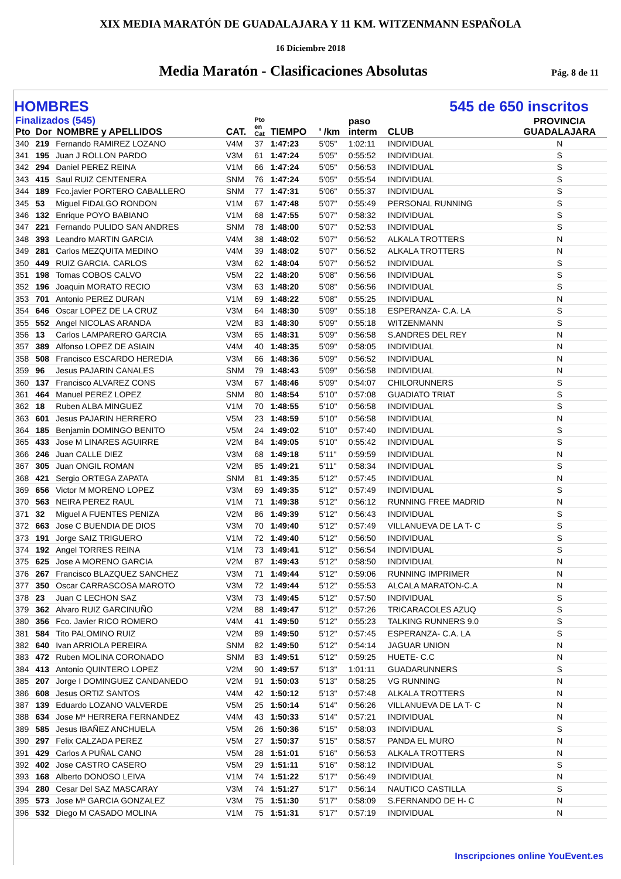XIX MEDIA MARATÓN DE GUADALAJARA Y 11 KM. WITZENMANN ESPAÑOLA
16 Diciembre 2018
Media Maratón - Clasificaciones Absolutas
Pág. 8 de 11
HOMBRES 545 de 650 inscritos
| Finalizados (545) Pto Dor NOMBRE y APELLIDOS | | | CAT. | Pto en Cat | TIEMPO | ' /km | paso interm | CLUB | PROVINCIA GUADALAJARA |
| --- | --- | --- | --- | --- | --- | --- | --- | --- | --- |
| 340 | 219 | Fernando RAMIREZ LOZANO | V4M | 37 | 1:47:23 | 5'05" | 1:02:11 | INDIVIDUAL | N |
| 341 | 195 | Juan J ROLLON PARDO | V3M | 61 | 1:47:24 | 5'05" | 0:55:52 | INDIVIDUAL | S |
| 342 | 294 | Daniel PEREZ REINA | V1M | 66 | 1:47:24 | 5'05" | 0:56:53 | INDIVIDUAL | S |
| 343 | 415 | Saul RUIZ CENTENERA | SNM | 76 | 1:47:24 | 5'05" | 0:55:54 | INDIVIDUAL | S |
| 344 | 189 | Fco.javier PORTERO CABALLERO | SNM | 77 | 1:47:31 | 5'06" | 0:55:37 | INDIVIDUAL | S |
| 345 | 53 | Miguel FIDALGO RONDON | V1M | 67 | 1:47:48 | 5'07" | 0:55:49 | PERSONAL RUNNING | S |
| 346 | 132 | Enrique POYO BABIANO | V1M | 68 | 1:47:55 | 5'07" | 0:58:32 | INDIVIDUAL | S |
| 347 | 221 | Fernando PULIDO SAN ANDRES | SNM | 78 | 1:48:00 | 5'07" | 0:52:53 | INDIVIDUAL | S |
| 348 | 393 | Leandro MARTIN GARCIA | V4M | 38 | 1:48:02 | 5'07" | 0:56:52 | ALKALA TROTTERS | N |
| 349 | 281 | Carlos MEZQUITA MEDINO | V4M | 39 | 1:48:02 | 5'07" | 0:56:52 | ALKALA TROTTERS | N |
| 350 | 449 | RUIZ GARCIA. CARLOS | V3M | 62 | 1:48:04 | 5'07" | 0:56:52 | INDIVIDUAL | S |
| 351 | 198 | Tomas COBOS CALVO | V5M | 22 | 1:48:20 | 5'08" | 0:56:56 | INDIVIDUAL | S |
| 352 | 196 | Joaquin MORATO RECIO | V3M | 63 | 1:48:20 | 5'08" | 0:56:56 | INDIVIDUAL | S |
| 353 | 701 | Antonio PEREZ DURAN | V1M | 69 | 1:48:22 | 5'08" | 0:55:25 | INDIVIDUAL | N |
| 354 | 646 | Oscar LOPEZ DE LA CRUZ | V3M | 64 | 1:48:30 | 5'09" | 0:55:18 | ESPERANZA- C.A. LA | S |
| 355 | 552 | Angel NICOLAS ARANDA | V2M | 83 | 1:48:30 | 5'09" | 0:55:18 | WITZENMANN | S |
| 356 | 13 | Carlos LAMPARERO GARCIA | V3M | 65 | 1:48:31 | 5'09" | 0:56:58 | S.ANDRES DEL REY | N |
| 357 | 389 | Alfonso LOPEZ DE ASIAIN | V4M | 40 | 1:48:35 | 5'09" | 0:58:05 | INDIVIDUAL | N |
| 358 | 508 | Francisco ESCARDO HEREDIA | V3M | 66 | 1:48:36 | 5'09" | 0:56:52 | INDIVIDUAL | N |
| 359 | 96 | Jesus PAJARIN CANALES | SNM | 79 | 1:48:43 | 5'09" | 0:56:58 | INDIVIDUAL | N |
| 360 | 137 | Francisco ALVAREZ CONS | V3M | 67 | 1:48:46 | 5'09" | 0:54:07 | CHILORUNNERS | S |
| 361 | 464 | Manuel PEREZ LOPEZ | SNM | 80 | 1:48:54 | 5'10" | 0:57:08 | GUADIATO TRIAT | S |
| 362 | 18 | Ruben ALBA MINGUEZ | V1M | 70 | 1:48:55 | 5'10" | 0:56:58 | INDIVIDUAL | S |
| 363 | 601 | Jesus PAJARIN HERRERO | V5M | 23 | 1:48:59 | 5'10" | 0:56:58 | INDIVIDUAL | N |
| 364 | 185 | Benjamin DOMINGO BENITO | V5M | 24 | 1:49:02 | 5'10" | 0:57:40 | INDIVIDUAL | S |
| 365 | 433 | Jose M LINARES AGUIRRE | V2M | 84 | 1:49:05 | 5'10" | 0:55:42 | INDIVIDUAL | S |
| 366 | 246 | Juan CALLE DIEZ | V3M | 68 | 1:49:18 | 5'11" | 0:59:59 | INDIVIDUAL | N |
| 367 | 305 | Juan ONGIL ROMAN | V2M | 85 | 1:49:21 | 5'11" | 0:58:34 | INDIVIDUAL | S |
| 368 | 421 | Sergio ORTEGA ZAPATA | SNM | 81 | 1:49:35 | 5'12" | 0:57:45 | INDIVIDUAL | N |
| 369 | 656 | Victor M MORENO LOPEZ | V3M | 69 | 1:49:35 | 5'12" | 0:57:49 | INDIVIDUAL | S |
| 370 | 563 | NEIRA PEREZ RAUL | V1M | 71 | 1:49:38 | 5'12" | 0:56:12 | RUNNING FREE MADRID | N |
| 371 | 32 | Miguel A FUENTES PENIZA | V2M | 86 | 1:49:39 | 5'12" | 0:56:43 | INDIVIDUAL | S |
| 372 | 663 | Jose C BUENDIA DE DIOS | V3M | 70 | 1:49:40 | 5'12" | 0:57:49 | VILLANUEVA DE LA T- C | S |
| 373 | 191 | Jorge SAIZ TRIGUERO | V1M | 72 | 1:49:40 | 5'12" | 0:56:50 | INDIVIDUAL | S |
| 374 | 192 | Angel TORRES REINA | V1M | 73 | 1:49:41 | 5'12" | 0:56:54 | INDIVIDUAL | S |
| 375 | 625 | Jose A MORENO GARCIA | V2M | 87 | 1:49:43 | 5'12" | 0:58:50 | INDIVIDUAL | N |
| 376 | 267 | Francisco BLAZQUEZ SANCHEZ | V3M | 71 | 1:49:44 | 5'12" | 0:59:06 | RUNNING IMPRIMER | N |
| 377 | 350 | Oscar CARRASCOSA MAROTO | V3M | 72 | 1:49:44 | 5'12" | 0:55:53 | ALCALA MARATON-C.A | N |
| 378 | 23 | Juan C LECHON SAZ | V3M | 73 | 1:49:45 | 5'12" | 0:57:50 | INDIVIDUAL | S |
| 379 | 362 | Alvaro RUIZ GARCINUÑO | V2M | 88 | 1:49:47 | 5'12" | 0:57:26 | TRICARACOLES AZUQ | S |
| 380 | 356 | Fco. Javier RICO ROMERO | V4M | 41 | 1:49:50 | 5'12" | 0:55:23 | TALKING RUNNERS 9.0 | S |
| 381 | 584 | Tito PALOMINO RUIZ | V2M | 89 | 1:49:50 | 5'12" | 0:57:45 | ESPERANZA- C.A. LA | S |
| 382 | 640 | Ivan ARRIOLA PEREIRA | SNM | 82 | 1:49:50 | 5'12" | 0:54:14 | JAGUAR UNION | N |
| 383 | 472 | Ruben MOLINA CORONADO | SNM | 83 | 1:49:51 | 5'12" | 0:59:25 | HUETE- C.C | N |
| 384 | 413 | Antonio QUINTERO LOPEZ | V2M | 90 | 1:49:57 | 5'13" | 1:01:11 | GUADARUNNERS | S |
| 385 | 207 | Jorge I DOMINGUEZ CANDANEDO | V2M | 91 | 1:50:03 | 5'13" | 0:58:25 | VG RUNNING | N |
| 386 | 608 | Jesus ORTIZ SANTOS | V4M | 42 | 1:50:12 | 5'13" | 0:57:48 | ALKALA TROTTERS | N |
| 387 | 139 | Eduardo LOZANO VALVERDE | V5M | 25 | 1:50:14 | 5'14" | 0:56:26 | VILLANUEVA DE LA T- C | N |
| 388 | 634 | Jose Mª HERRERA FERNANDEZ | V4M | 43 | 1:50:33 | 5'14" | 0:57:21 | INDIVIDUAL | N |
| 389 | 585 | Jesus IBAÑEZ ANCHUELA | V5M | 26 | 1:50:36 | 5'15" | 0:58:03 | INDIVIDUAL | S |
| 390 | 297 | Felix CALZADA PEREZ | V5M | 27 | 1:50:37 | 5'15" | 0:58:57 | PANDA EL MURO | N |
| 391 | 429 | Carlos A PUÑAL CANO | V5M | 28 | 1:51:01 | 5'16" | 0:56:53 | ALKALA TROTTERS | N |
| 392 | 402 | Jose CASTRO CASERO | V5M | 29 | 1:51:11 | 5'16" | 0:58:12 | INDIVIDUAL | S |
| 393 | 168 | Alberto DONOSO LEIVA | V1M | 74 | 1:51:22 | 5'17" | 0:56:49 | INDIVIDUAL | N |
| 394 | 280 | Cesar Del SAZ MASCARAY | V3M | 74 | 1:51:27 | 5'17" | 0:56:14 | NAUTICO CASTILLA | S |
| 395 | 573 | Jose Mª GARCIA GONZALEZ | V3M | 75 | 1:51:30 | 5'17" | 0:58:09 | S.FERNANDO DE H- C | N |
| 396 | 532 | Diego M CASADO MOLINA | V1M | 75 | 1:51:31 | 5'17" | 0:57:19 | INDIVIDUAL | N |
Inscripciones online YouEvent.es